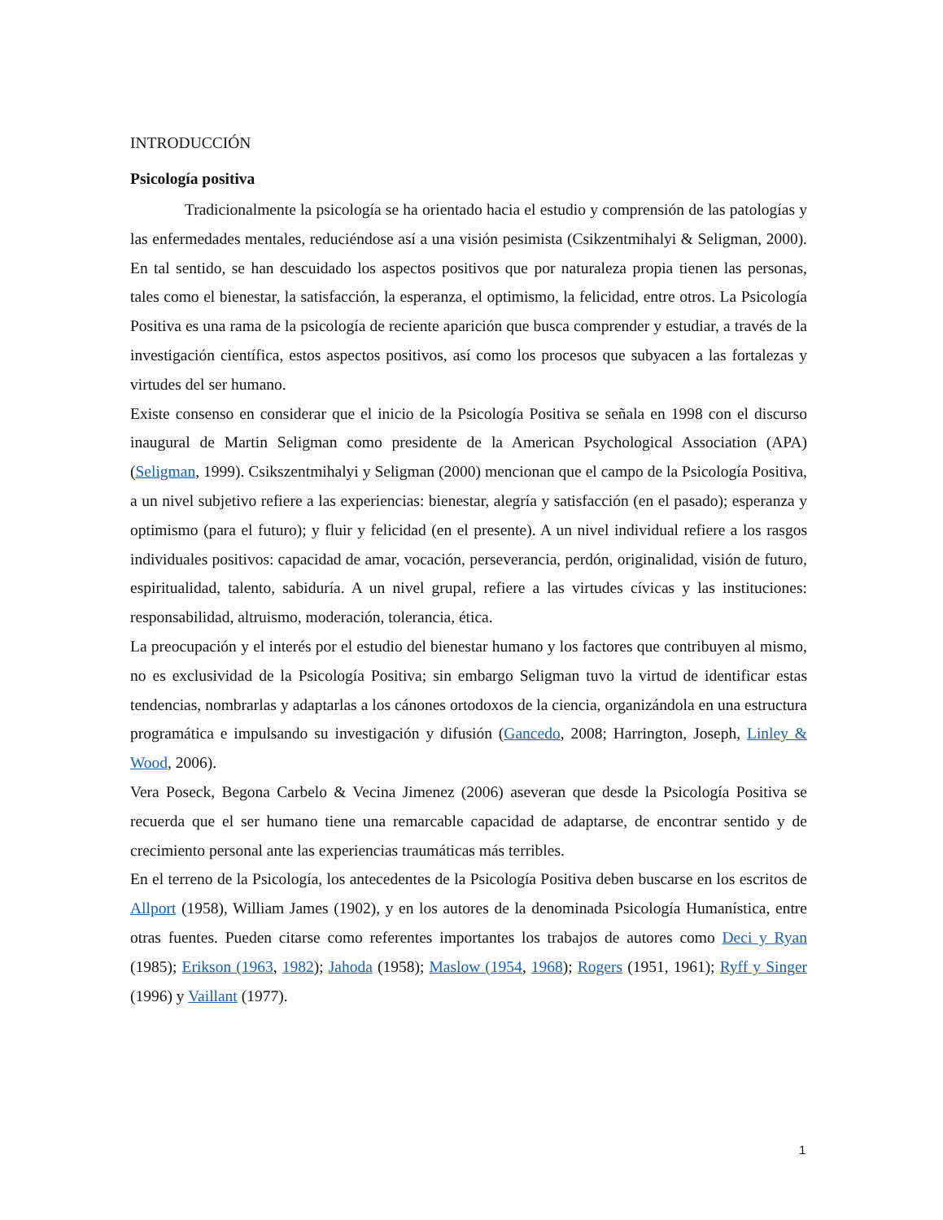INTRODUCCIÓN
Psicología positiva
Tradicionalmente la psicología se ha orientado hacia el estudio y comprensión de las patologías y las enfermedades mentales, reduciéndose así a una visión pesimista (Csikzentmihalyi & Seligman, 2000). En tal sentido, se han descuidado los aspectos positivos que por naturaleza propia tienen las personas, tales como el bienestar, la satisfacción, la esperanza, el optimismo, la felicidad, entre otros. La Psicología Positiva es una rama de la psicología de reciente aparición que busca comprender y estudiar, a través de la investigación científica, estos aspectos positivos, así como los procesos que subyacen a las fortalezas y virtudes del ser humano.
Existe consenso en considerar que el inicio de la Psicología Positiva se señala en 1998 con el discurso inaugural de Martin Seligman como presidente de la American Psychological Association (APA) (Seligman, 1999). Csikszentmihalyi y Seligman (2000) mencionan que el campo de la Psicología Positiva, a un nivel subjetivo refiere a las experiencias: bienestar, alegría y satisfacción (en el pasado); esperanza y optimismo (para el futuro); y fluir y felicidad (en el presente). A un nivel individual refiere a los rasgos individuales positivos: capacidad de amar, vocación, perseverancia, perdón, originalidad, visión de futuro, espiritualidad, talento, sabiduría. A un nivel grupal, refiere a las virtudes cívicas y las instituciones: responsabilidad, altruismo, moderación, tolerancia, ética.
La preocupación y el interés por el estudio del bienestar humano y los factores que contribuyen al mismo, no es exclusividad de la Psicología Positiva; sin embargo Seligman tuvo la virtud de identificar estas tendencias, nombrarlas y adaptarlas a los cánones ortodoxos de la ciencia, organizándola en una estructura programática e impulsando su investigación y difusión (Gancedo, 2008; Harrington, Joseph, Linley & Wood, 2006).
Vera Poseck, Begona Carbelo & Vecina Jimenez (2006) aseveran que desde la Psicología Positiva se recuerda que el ser humano tiene una remarcable capacidad de adaptarse, de encontrar sentido y de crecimiento personal ante las experiencias traumáticas más terribles.
En el terreno de la Psicología, los antecedentes de la Psicología Positiva deben buscarse en los escritos de Allport (1958), William James (1902), y en los autores de la denominada Psicología Humanística, entre otras fuentes. Pueden citarse como referentes importantes los trabajos de autores como Deci y Ryan (1985); Erikson (1963, 1982); Jahoda (1958); Maslow (1954, 1968); Rogers (1951, 1961); Ryff y Singer (1996) y Vaillant (1977).
1